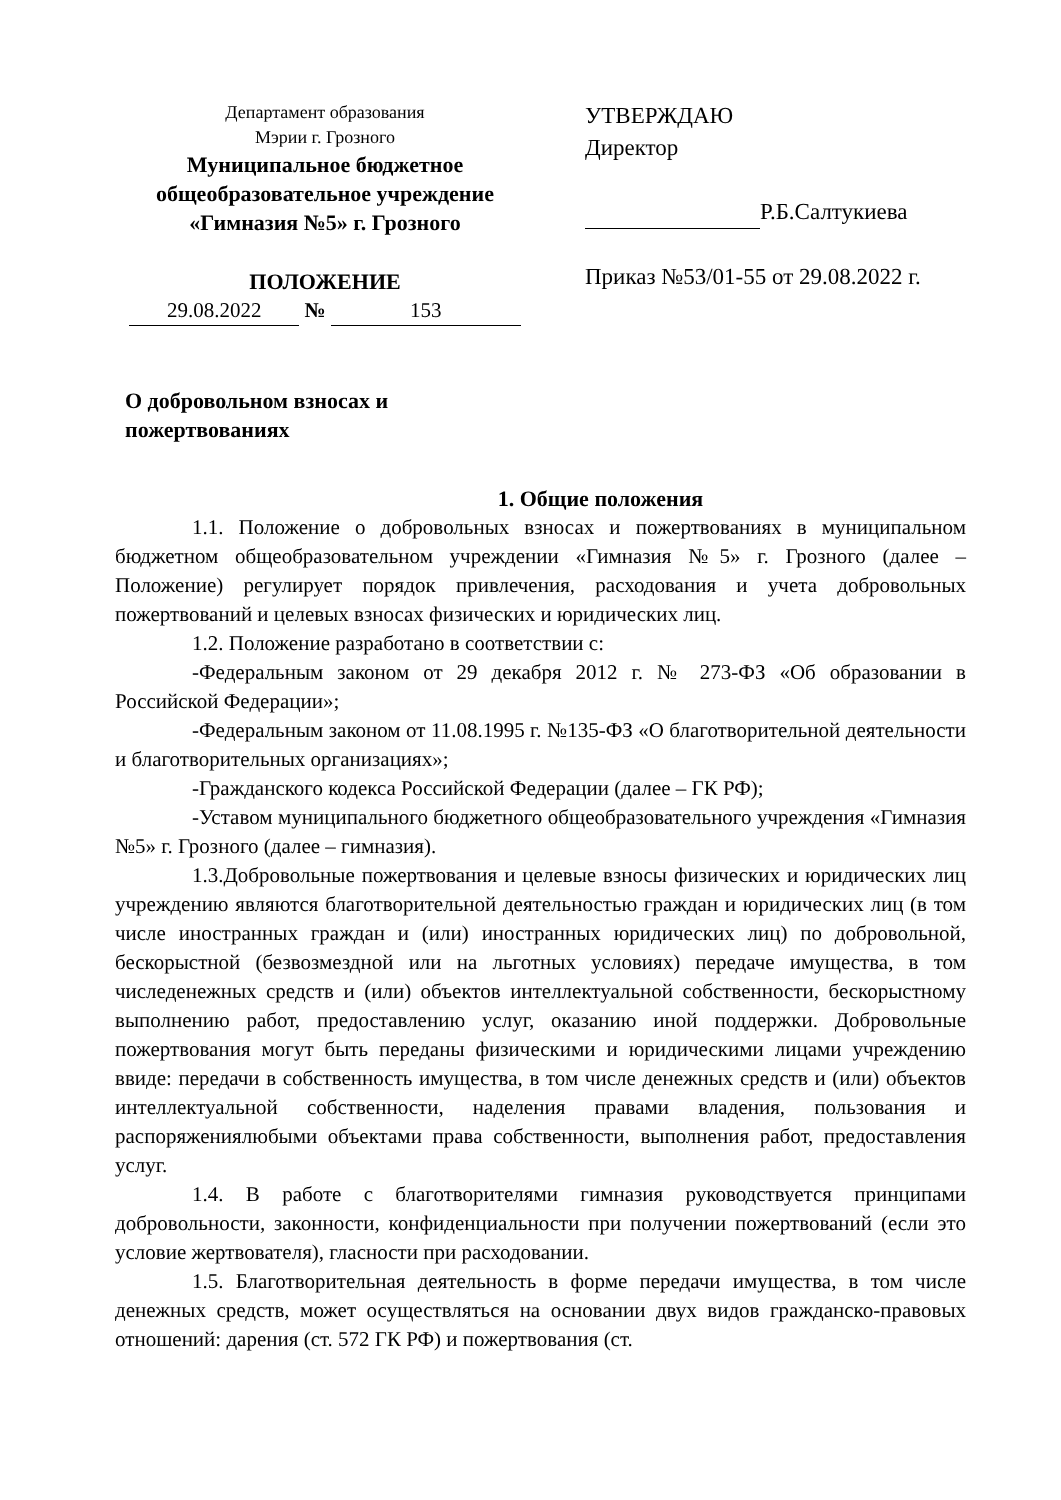Департамент образования
Мэрии г. Грозного
Муниципальное бюджетное
общеобразовательное учреждение
«Гимназия №5» г. Грозного
ПОЛОЖЕНИЕ
29.08.2022 № 153
УТВЕРЖДАЮ
Директор
Р.Б.Салтукиева
Приказ №53/01-55 от 29.08.2022 г.
О добровольном взносах и
пожертвованиях
1. Общие положения
1.1. Положение о добровольных взносах и пожертвованиях в муниципальном бюджетном общеобразовательном учреждении «Гимназия №5» г. Грозного (далее – Положение) регулирует порядок привлечения, расходования и учета добровольных пожертвований и целевых взносах физических и юридических лиц.
1.2. Положение разработано в соответствии с:
-Федеральным законом от 29 декабря 2012 г. № 273-ФЗ «Об образовании в Российской Федерации»;
-Федеральным законом от 11.08.1995 г. №135-ФЗ «О благотворительной деятельности и благотворительных организациях»;
-Гражданского кодекса Российской Федерации (далее – ГК РФ);
-Уставом муниципального бюджетного общеобразовательного учреждения «Гимназия №5» г. Грозного (далее – гимназия).
1.3.Добровольные пожертвования и целевые взносы физических и юридических лиц учреждению являются благотворительной деятельностью граждан и юридических лиц (в том числе иностранных граждан и (или) иностранных юридических лиц) по добровольной, бескорыстной (безвозмездной или на льготных условиях) передаче имущества, в том числеденежных средств и (или) объектов интеллектуальной собственности, бескорыстному выполнению работ, предоставлению услуг, оказанию иной поддержки. Добровольные пожертвования могут быть переданы физическими и юридическими лицами учреждению ввиде: передачи в собственность имущества, в том числе денежных средств и (или) объектов интеллектуальной собственности, наделения правами владения, пользования и распоряжениялюбыми объектами права собственности, выполнения работ, предоставления услуг.
1.4. В работе с благотворителями гимназия руководствуется принципами добровольности, законности, конфиденциальности при получении пожертвований (если это условие жертвователя), гласности при расходовании.
1.5. Благотворительная деятельность в форме передачи имущества, в том числе денежных средств, может осуществляться на основании двух видов гражданско-правовых отношений: дарения (ст. 572 ГК РФ) и пожертвования (ст.